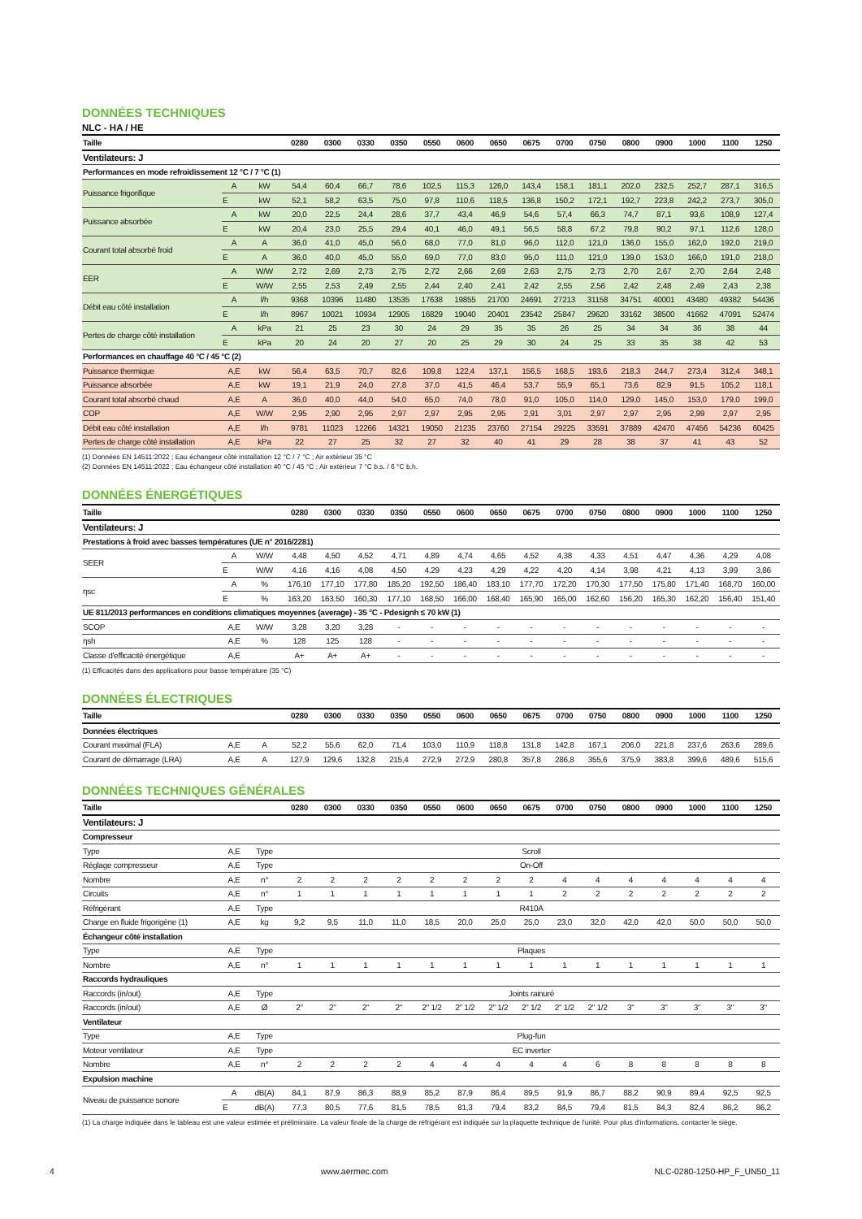DONNÉES TECHNIQUES
NLC - HA / HE
| Taille | | | 0280 | 0300 | 0330 | 0350 | 0550 | 0600 | 0650 | 0675 | 0700 | 0750 | 0800 | 0900 | 1000 | 1100 | 1250 |
| --- | --- | --- | --- | --- | --- | --- | --- | --- | --- | --- | --- | --- | --- | --- | --- | --- | --- |
| Ventilateurs: J | | | | | | | | | | | | | | | | | |
| Performances en mode refroidissement 12 °C / 7 °C (1) | | | | | | | | | | | | | | | | | |
| Puissance frigorifique | A | kW | 54,4 | 60,4 | 66,7 | 78,6 | 102,5 | 115,3 | 126,0 | 143,4 | 158,1 | 181,1 | 202,0 | 232,5 | 252,7 | 287,1 | 316,5 |
| | E | kW | 52,1 | 58,2 | 63,5 | 75,0 | 97,8 | 110,6 | 118,5 | 136,8 | 150,2 | 172,1 | 192,7 | 223,8 | 242,2 | 273,7 | 305,0 |
| Puissance absorbée | A | kW | 20,0 | 22,5 | 24,4 | 28,6 | 37,7 | 43,4 | 46,9 | 54,6 | 57,4 | 66,3 | 74,7 | 87,1 | 93,6 | 108,9 | 127,4 |
| | E | kW | 20,4 | 23,0 | 25,5 | 29,4 | 40,1 | 46,0 | 49,1 | 56,5 | 58,8 | 67,2 | 79,8 | 90,2 | 97,1 | 112,6 | 128,0 |
| Courant total absorbé froid | A | A | 36,0 | 41,0 | 45,0 | 56,0 | 68,0 | 77,0 | 81,0 | 96,0 | 112,0 | 121,0 | 136,0 | 155,0 | 162,0 | 192,0 | 219,0 |
| | E | A | 36,0 | 40,0 | 45,0 | 55,0 | 69,0 | 77,0 | 83,0 | 95,0 | 111,0 | 121,0 | 139,0 | 153,0 | 166,0 | 191,0 | 218,0 |
| EER | A | W/W | 2,72 | 2,69 | 2,73 | 2,75 | 2,72 | 2,66 | 2,69 | 2,63 | 2,75 | 2,73 | 2,70 | 2,67 | 2,70 | 2,64 | 2,48 |
| | E | W/W | 2,55 | 2,53 | 2,49 | 2,55 | 2,44 | 2,40 | 2,41 | 2,42 | 2,55 | 2,56 | 2,42 | 2,48 | 2,49 | 2,43 | 2,38 |
| Débit eau côté installation | A | l/h | 9368 | 10396 | 11480 | 13535 | 17638 | 19855 | 21700 | 24691 | 27213 | 31158 | 34751 | 40001 | 43480 | 49382 | 54436 |
| | E | l/h | 8967 | 10021 | 10934 | 12905 | 16829 | 19040 | 20401 | 23542 | 25847 | 29620 | 33162 | 38500 | 41662 | 47091 | 52474 |
| Pertes de charge côté installation | A | kPa | 21 | 25 | 23 | 30 | 24 | 29 | 35 | 35 | 26 | 25 | 34 | 34 | 36 | 38 | 44 |
| | E | kPa | 20 | 24 | 20 | 27 | 20 | 25 | 29 | 30 | 24 | 25 | 33 | 35 | 38 | 42 | 53 |
| Performances en chauffage 40 °C / 45 °C (2) | | | | | | | | | | | | | | | | | |
| Puissance thermique | A,E | kW | 56,4 | 63,5 | 70,7 | 82,6 | 109,8 | 122,4 | 137,1 | 156,5 | 168,5 | 193,6 | 218,3 | 244,7 | 273,4 | 312,4 | 348,1 |
| Puissance absorbée | A,E | kW | 19,1 | 21,9 | 24,0 | 27,8 | 37,0 | 41,5 | 46,4 | 53,7 | 55,9 | 65,1 | 73,6 | 82,9 | 91,5 | 105,2 | 118,1 |
| Courant total absorbé chaud | A,E | A | 36,0 | 40,0 | 44,0 | 54,0 | 65,0 | 74,0 | 78,0 | 91,0 | 105,0 | 114,0 | 129,0 | 145,0 | 153,0 | 179,0 | 199,0 |
| COP | A,E | W/W | 2,95 | 2,90 | 2,95 | 2,97 | 2,97 | 2,95 | 2,95 | 2,91 | 3,01 | 2,97 | 2,97 | 2,95 | 2,99 | 2,97 | 2,95 |
| Débit eau côté installation | A,E | l/h | 9781 | 11023 | 12266 | 14321 | 19050 | 21235 | 23760 | 27154 | 29225 | 33591 | 37889 | 42470 | 47456 | 54236 | 60425 |
| Pertes de charge côté installation | A,E | kPa | 22 | 27 | 25 | 32 | 27 | 32 | 40 | 41 | 29 | 28 | 38 | 37 | 41 | 43 | 52 |
(1) Données EN 14511:2022 ; Eau échangeur côté installation 12 °C / 7 °C ; Air extérieur 35 °C
(2) Données EN 14511:2022 ; Eau échangeur côté installation 40 °C / 45 °C ; Air extérieur 7 °C b.s. / 6 °C b.h.
DONNÉES ÉNERGÉTIQUES
| Taille | | | 0280 | 0300 | 0330 | 0350 | 0550 | 0600 | 0650 | 0675 | 0700 | 0750 | 0800 | 0900 | 1000 | 1100 | 1250 |
| --- | --- | --- | --- | --- | --- | --- | --- | --- | --- | --- | --- | --- | --- | --- | --- | --- | --- |
| Ventilateurs: J | | | | | | | | | | | | | | | | | |
| Prestations à froid avec basses températures (UE n° 2016/2281) | | | | | | | | | | | | | | | | | |
| SEER | A | W/W | 4,48 | 4,50 | 4,52 | 4,71 | 4,89 | 4,74 | 4,65 | 4,52 | 4,38 | 4,33 | 4,51 | 4,47 | 4,36 | 4,29 | 4,08 |
| | E | W/W | 4,16 | 4,16 | 4,08 | 4,50 | 4,29 | 4,23 | 4,29 | 4,22 | 4,20 | 4,14 | 3,98 | 4,21 | 4,13 | 3,99 | 3,86 |
| ηsc | A | % | 176,10 | 177,10 | 177,80 | 185,20 | 192,50 | 186,40 | 183,10 | 177,70 | 172,20 | 170,30 | 177,50 | 175,80 | 171,40 | 168,70 | 160,00 |
| | E | % | 163,20 | 163,50 | 160,30 | 177,10 | 168,50 | 166,00 | 168,40 | 165,90 | 165,00 | 162,60 | 156,20 | 165,30 | 162,20 | 156,40 | 151,40 |
| UE 811/2013 performances en conditions climatiques moyennes (average) - 35 °C - Pdesignh ≤ 70 kW (1) | | | | | | | | | | | | | | | | | |
| SCOP | A,E | W/W | 3,28 | 3,20 | 3,28 | - | - | - | - | - | - | - | - | - | - | - | - |
| ηsh | A,E | % | 128 | 125 | 128 | - | - | - | - | - | - | - | - | - | - | - | - |
| Classe d'efficacité énergétique | A,E | | A+ | A+ | A+ | - | - | - | - | - | - | - | - | - | - | - | - |
(1) Efficacités dans des applications pour basse température (35 °C)
DONNÉES ÉLECTRIQUES
| Taille | | | 0280 | 0300 | 0330 | 0350 | 0550 | 0600 | 0650 | 0675 | 0700 | 0750 | 0800 | 0900 | 1000 | 1100 | 1250 |
| --- | --- | --- | --- | --- | --- | --- | --- | --- | --- | --- | --- | --- | --- | --- | --- | --- | --- |
| Données électriques | | | | | | | | | | | | | | | | | |
| Courant maximal (FLA) | A,E | A | 52,2 | 55,6 | 62,0 | 71,4 | 103,0 | 110,9 | 118,8 | 131,8 | 142,8 | 167,1 | 206,0 | 221,8 | 237,6 | 263,6 | 289,6 |
| Courant de démarrage (LRA) | A,E | A | 127,9 | 129,6 | 132,8 | 215,4 | 272,9 | 272,9 | 280,8 | 357,8 | 286,8 | 355,6 | 375,9 | 383,8 | 399,6 | 489,6 | 515,6 |
DONNÉES TECHNIQUES GÉNÉRALES
| Taille | | | 0280 | 0300 | 0330 | 0350 | 0550 | 0600 | 0650 | 0675 | 0700 | 0750 | 0800 | 0900 | 1000 | 1100 | 1250 |
| --- | --- | --- | --- | --- | --- | --- | --- | --- | --- | --- | --- | --- | --- | --- | --- | --- | --- |
| Ventilateurs: J | | | | | | | | | | | | | | | | | |
| Compresseur | | | | | | | | | | | | | | | | | |
| Type | A,E | Type | Scroll | | | | | | | | | | | | | | |
| Réglage compresseur | A,E | Type | On-Off | | | | | | | | | | | | | | |
| Nombre | A,E | n° | 2 | 2 | 2 | 2 | 2 | 2 | 2 | 2 | 4 | 4 | 4 | 4 | 4 | 4 | 4 |
| Circuits | A,E | n° | 1 | 1 | 1 | 1 | 1 | 1 | 1 | 1 | 2 | 2 | 2 | 2 | 2 | 2 | 2 |
| Réfrigérant | A,E | Type | R410A | | | | | | | | | | | | | | |
| Charge en fluide frigorigène (1) | A,E | kg | 9,2 | 9,5 | 11,0 | 11,0 | 18,5 | 20,0 | 25,0 | 25,0 | 23,0 | 32,0 | 42,0 | 42,0 | 50,0 | 50,0 | 50,0 |
| Échangeur côté installation | | | | | | | | | | | | | | | | | |
| Type | A,E | Type | Plaques | | | | | | | | | | | | | | |
| Nombre | A,E | n° | 1 | 1 | 1 | 1 | 1 | 1 | 1 | 1 | 1 | 1 | 1 | 1 | 1 | 1 | 1 |
| Raccords hydrauliques | | | | | | | | | | | | | | | | | |
| Raccords (in/out) | A,E | Type | Joints rainuré | | | | | | | | | | | | | | |
| Raccords (in/out) | A,E | Ø | 2" | 2" | 2" | 2" | 2" 1/2 | 2" 1/2 | 2" 1/2 | 2" 1/2 | 2" 1/2 | 2" 1/2 | 3" | 3" | 3" | 3" | 3" |
| Ventilateur | | | | | | | | | | | | | | | | | |
| Type | A,E | Type | Plug-fun | | | | | | | | | | | | | | |
| Moteur ventilateur | A,E | Type | EC inverter | | | | | | | | | | | | | | |
| Nombre | A,E | n° | 2 | 2 | 2 | 2 | 4 | 4 | 4 | 4 | 4 | 6 | 8 | 8 | 8 | 8 | 8 |
| Expulsion machine | | | | | | | | | | | | | | | | | |
| Niveau de puissance sonore | A | dB(A) | 84,1 | 87,9 | 86,3 | 88,9 | 85,2 | 87,9 | 86,4 | 89,5 | 91,9 | 86,7 | 88,2 | 90,9 | 89,4 | 92,5 | 92,5 |
| | E | dB(A) | 77,3 | 80,5 | 77,6 | 81,5 | 78,5 | 81,3 | 79,4 | 83,2 | 84,5 | 79,4 | 81,5 | 84,3 | 82,4 | 86,2 | 86,2 |
(1) La charge indiquée dans le tableau est une valeur estimée et préliminaire. La valeur finale de la charge de réfrigérant est indiquée sur la plaquette technique de l'unité. Pour plus d'informations, contacter le siège.
4 www.aermec.com NLC-0280-1250-HP_F_UN50_11